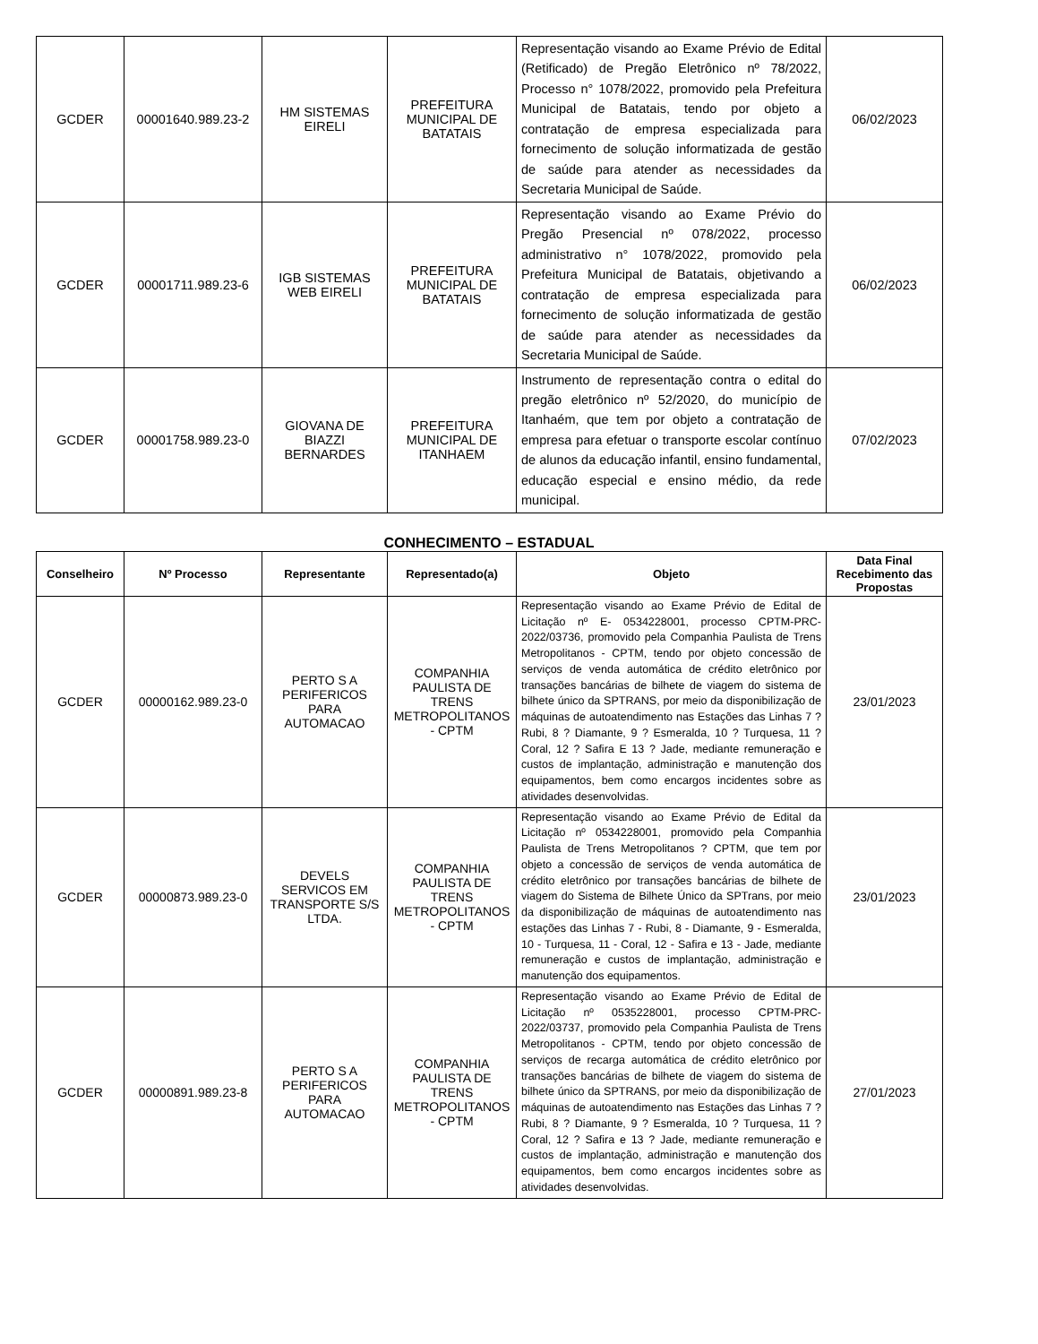| GCDER | 00001640.989.23-2 | HM SISTEMAS EIRELI | PREFEITURA MUNICIPAL DE BATATAIS | Representação visando ao Exame Prévio de Edital (Retificado) de Pregão Eletrônico nº 78/2022, Processo n° 1078/2022, promovido pela Prefeitura Municipal de Batatais, tendo por objeto a contratação de empresa especializada para fornecimento de solução informatizada de gestão de saúde para atender as necessidades da Secretaria Municipal de Saúde. | 06/02/2023 |
| GCDER | 00001711.989.23-6 | IGB SISTEMAS WEB EIRELI | PREFEITURA MUNICIPAL DE BATATAIS | Representação visando ao Exame Prévio do Pregão Presencial nº 078/2022, processo administrativo n° 1078/2022, promovido pela Prefeitura Municipal de Batatais, objetivando a contratação de empresa especializada para fornecimento de solução informatizada de gestão de saúde para atender as necessidades da Secretaria Municipal de Saúde. | 06/02/2023 |
| GCDER | 00001758.989.23-0 | GIOVANA DE BIAZZI BERNARDES | PREFEITURA MUNICIPAL DE ITANHAEM | Instrumento de representação contra o edital do pregão eletrônico nº 52/2020, do município de Itanhaém, que tem por objeto a contratação de empresa para efetuar o transporte escolar contínuo de alunos da educação infantil, ensino fundamental, educação especial e ensino médio, da rede municipal. | 07/02/2023 |
CONHECIMENTO – ESTADUAL
| Conselheiro | Nº Processo | Representante | Representado(a) | Objeto | Data Final Recebimento das Propostas |
| --- | --- | --- | --- | --- | --- |
| GCDER | 00000162.989.23-0 | PERTO S A PERIFERICOS PARA AUTOMACAO | COMPANHIA PAULISTA DE TRENS METROPOLITANOS - CPTM | Representação visando ao Exame Prévio de Edital de Licitação nº E- 0534228001, processo CPTM-PRC-2022/03736, promovido pela Companhia Paulista de Trens Metropolitanos - CPTM, tendo por objeto concessão de serviços de venda automática de crédito eletrônico por transações bancárias de bilhete de viagem do sistema de bilhete único da SPTRANS, por meio da disponibilização de máquinas de autoatendimento nas Estações das Linhas 7 ? Rubi, 8 ? Diamante, 9 ? Esmeralda, 10 ? Turquesa, 11 ? Coral, 12 ? Safira E 13 ? Jade, mediante remuneração e custos de implantação, administração e manutenção dos equipamentos, bem como encargos incidentes sobre as atividades desenvolvidas. | 23/01/2023 |
| GCDER | 00000873.989.23-0 | DEVELS SERVICOS EM TRANSPORTE S/S LTDA. | COMPANHIA PAULISTA DE TRENS METROPOLITANOS - CPTM | Representação visando ao Exame Prévio de Edital da Licitação nº 0534228001, promovido pela Companhia Paulista de Trens Metropolitanos ? CPTM, que tem por objeto a concessão de serviços de venda automática de crédito eletrônico por transações bancárias de bilhete de viagem do Sistema de Bilhete Único da SPTrans, por meio da disponibilização de máquinas de autoatendimento nas estações das Linhas 7 - Rubi, 8 - Diamante, 9 - Esmeralda, 10 - Turquesa, 11 - Coral, 12 - Safira e 13 - Jade, mediante remuneração e custos de implantação, administração e manutenção dos equipamentos. | 23/01/2023 |
| GCDER | 00000891.989.23-8 | PERTO S A PERIFERICOS PARA AUTOMACAO | COMPANHIA PAULISTA DE TRENS METROPOLITANOS - CPTM | Representação visando ao Exame Prévio de Edital de Licitação nº 0535228001, processo CPTM-PRC-2022/03737, promovido pela Companhia Paulista de Trens Metropolitanos - CPTM, tendo por objeto concessão de serviços de recarga automática de crédito eletrônico por transações bancárias de bilhete de viagem do sistema de bilhete único da SPTRANS, por meio da disponibilização de máquinas de autoatendimento nas Estações das Linhas 7 ? Rubi, 8 ? Diamante, 9 ? Esmeralda, 10 ? Turquesa, 11 ? Coral, 12 ? Safira e 13 ? Jade, mediante remuneração e custos de implantação, administração e manutenção dos equipamentos, bem como encargos incidentes sobre as atividades desenvolvidas. | 27/01/2023 |